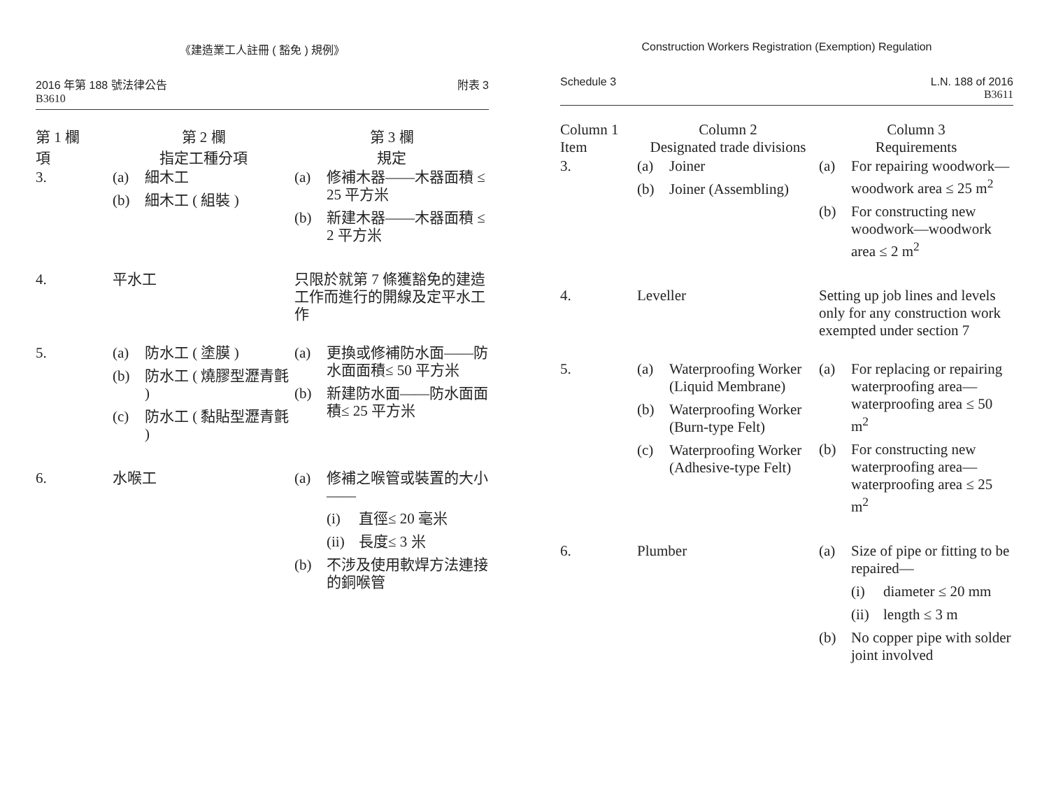《建造業工人註冊 ( 豁免 ) 規例》
2016 年第 188 號法律公告
B3610
附表 3
| 第 1 欄 項 | 第 2 欄 指定工種分項 | 第 3 欄 規定 |
| --- | --- | --- |
| 3. | (a) 細木工 (b) 細木工 ( 組裝 ) | (a) 修補木器——木器面積 ≤ 25 平方米 (b) 新建木器——木器面積 ≤ 2 平方米 |
| 4. | 平水工 | 只限於就第 7 條獲豁免的建造工作而進行的開線及定平水工作 |
| 5. | (a) 防水工 ( 塗膜 ) (b) 防水工 ( 燒膠型瀝青氈 ) (c) 防水工 ( 黏貼型瀝青氈 ) | (a) 更換或修補防水面——防水面面積≤ 50 平方米 (b) 新建防水面——防水面面積≤ 25 平方米 |
| 6. | 水喉工 | (a) 修補之喉管或裝置的大小 —— (i) 直徑≤ 20 毫米 (ii) 長度≤ 3 米 (b) 不涉及使用軟焊方法連接的銅喉管 |
Construction Workers Registration (Exemption) Regulation
Schedule 3 L.N. 188 of 2016
B3611
| Column 1 Item | Column 2 Designated trade divisions | Column 3 Requirements |
| --- | --- | --- |
| 3. | (a) Joiner (b) Joiner (Assembling) | (a) For repairing woodwork—woodwork area ≤ 25 m<sup>2</sup> (b) For constructing new woodwork—woodwork area ≤ 2 m<sup>2</sup> |
| 4. | Leveller | Setting up job lines and levels only for any construction work exempted under section 7 |
| 5. | (a) Waterproofing Worker (Liquid Membrane) (b) Waterproofing Worker (Burn-type Felt) (c) Waterproofing Worker (Adhesive-type Felt) | (a) For replacing or repairing waterproofing area—waterproofing area ≤ 50 m<sup>2</sup> (b) For constructing new waterproofing area—waterproofing area ≤ 25 m<sup>2</sup> |
| 6. | Plumber | (a) Size of pipe or fitting to be repaired— (i) diameter ≤ 20 mm (ii) length ≤ 3 m (b) No copper pipe with solder joint involved |